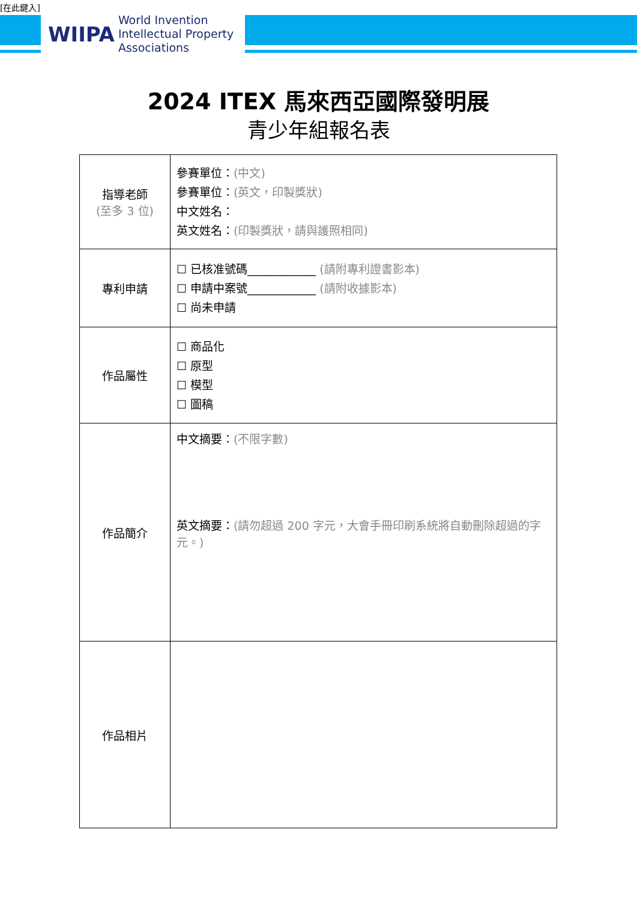[在此鍵入]
WIIPA
World Invention
Intellectual Property
Associations
2024 ITEX 馬來西亞國際發明展
青少年組報名表
| 指導老師 (至多 3 位) | 參賽單位： (中文) 參賽單位： (英文，印製獎狀) 中文姓名： 英文姓名： (印製獎狀，請與護照相同) |
| 專利申請 | ☐ 已核准號碼____________ (請附專利證書影本) ☐ 申請中案號____________ (請附收據影本) ☐ 尚未申請 |
| 作品屬性 | ☐ 商品化 ☐ 原型 ☐ 模型 ☐ 圖稿 |
| 作品簡介 | 中文摘要： (不限字數) 英文摘要： (請勿超過 200 字元，大會手冊印刷系統將自動刪除超過的字元。) |
| 作品相片 | |